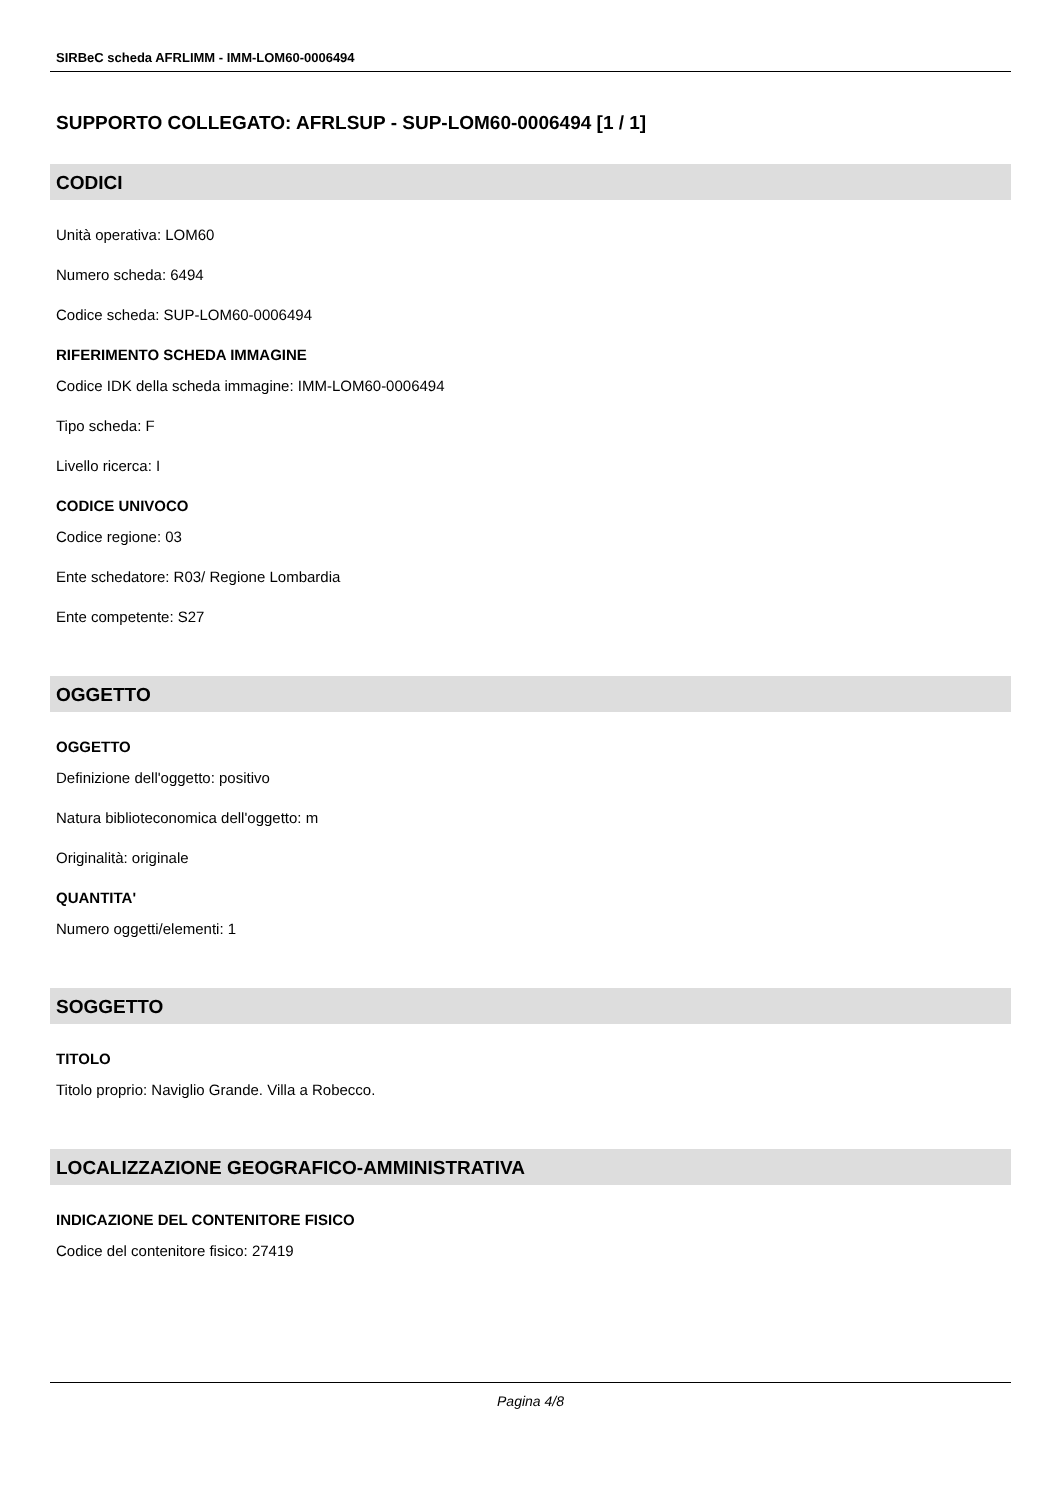SIRBeC scheda AFRLIMM - IMM-LOM60-0006494
SUPPORTO COLLEGATO: AFRLSUP - SUP-LOM60-0006494 [1 / 1]
CODICI
Unità operativa: LOM60
Numero scheda: 6494
Codice scheda: SUP-LOM60-0006494
RIFERIMENTO SCHEDA IMMAGINE
Codice IDK della scheda immagine: IMM-LOM60-0006494
Tipo scheda: F
Livello ricerca: I
CODICE UNIVOCO
Codice regione: 03
Ente schedatore: R03/ Regione Lombardia
Ente competente: S27
OGGETTO
OGGETTO
Definizione dell'oggetto: positivo
Natura biblioteconomica dell'oggetto: m
Originalità: originale
QUANTITA'
Numero oggetti/elementi: 1
SOGGETTO
TITOLO
Titolo proprio: Naviglio Grande. Villa a Robecco.
LOCALIZZAZIONE GEOGRAFICO-AMMINISTRATIVA
INDICAZIONE DEL CONTENITORE FISICO
Codice del contenitore fisico: 27419
Pagina 4/8